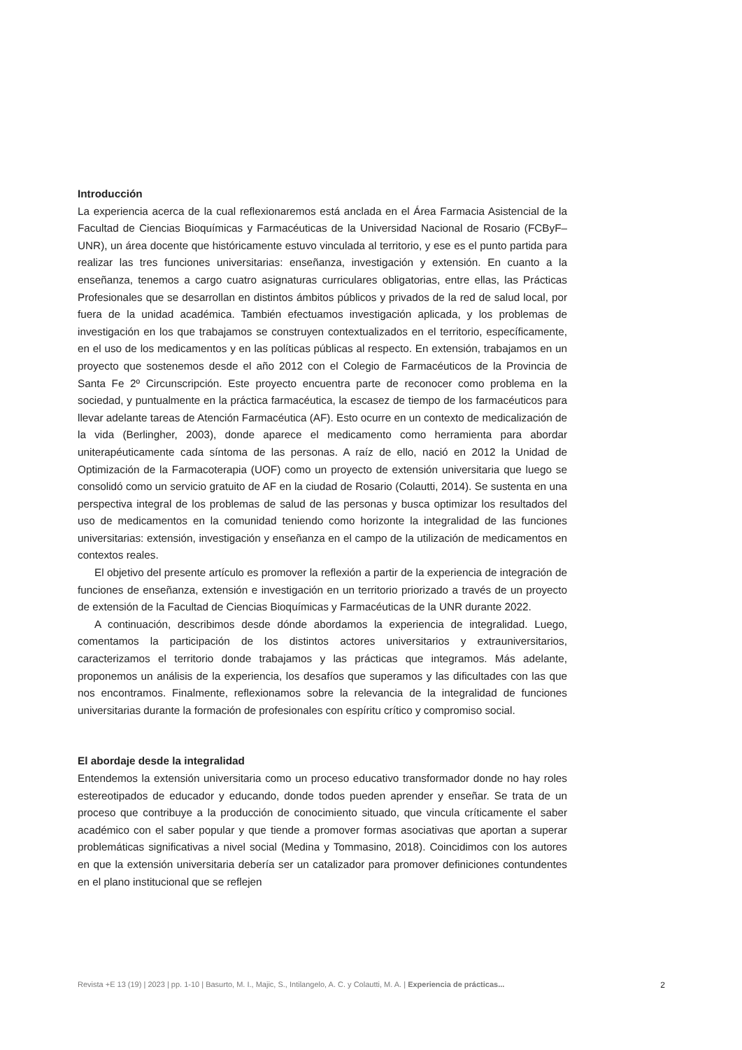Introducción
La experiencia acerca de la cual reflexionaremos está anclada en el Área Farmacia Asistencial de la Facultad de Ciencias Bioquímicas y Farmacéuticas de la Universidad Nacional de Rosario (FCByF–UNR), un área docente que históricamente estuvo vinculada al territorio, y ese es el punto partida para realizar las tres funciones universitarias: enseñanza, investigación y extensión. En cuanto a la enseñanza, tenemos a cargo cuatro asignaturas curriculares obligatorias, entre ellas, las Prácticas Profesionales que se desarrollan en distintos ámbitos públicos y privados de la red de salud local, por fuera de la unidad académica. También efectuamos investigación aplicada, y los problemas de investigación en los que trabajamos se construyen contextualizados en el territorio, específicamente, en el uso de los medicamentos y en las políticas públicas al respecto. En extensión, trabajamos en un proyecto que sostenemos desde el año 2012 con el Colegio de Farmacéuticos de la Provincia de Santa Fe 2º Circunscripción. Este proyecto encuentra parte de reconocer como problema en la sociedad, y puntualmente en la práctica farmacéutica, la escasez de tiempo de los farmacéuticos para llevar adelante tareas de Atención Farmacéutica (AF). Esto ocurre en un contexto de medicalización de la vida (Berlingher, 2003), donde aparece el medicamento como herramienta para abordar uniterapéuticamente cada síntoma de las personas. A raíz de ello, nació en 2012 la Unidad de Optimización de la Farmacoterapia (UOF) como un proyecto de extensión universitaria que luego se consolidó como un servicio gratuito de AF en la ciudad de Rosario (Colautti, 2014). Se sustenta en una perspectiva integral de los problemas de salud de las personas y busca optimizar los resultados del uso de medicamentos en la comunidad teniendo como horizonte la integralidad de las funciones universitarias: extensión, investigación y enseñanza en el campo de la utilización de medicamentos en contextos reales.
El objetivo del presente artículo es promover la reflexión a partir de la experiencia de integración de funciones de enseñanza, extensión e investigación en un territorio priorizado a través de un proyecto de extensión de la Facultad de Ciencias Bioquímicas y Farmacéuticas de la UNR durante 2022.
A continuación, describimos desde dónde abordamos la experiencia de integralidad. Luego, comentamos la participación de los distintos actores universitarios y extrauniversitarios, caracterizamos el territorio donde trabajamos y las prácticas que integramos. Más adelante, proponemos un análisis de la experiencia, los desafíos que superamos y las dificultades con las que nos encontramos. Finalmente, reflexionamos sobre la relevancia de la integralidad de funciones universitarias durante la formación de profesionales con espíritu crítico y compromiso social.
El abordaje desde la integralidad
Entendemos la extensión universitaria como un proceso educativo transformador donde no hay roles estereotipados de educador y educando, donde todos pueden aprender y enseñar. Se trata de un proceso que contribuye a la producción de conocimiento situado, que vincula críticamente el saber académico con el saber popular y que tiende a promover formas asociativas que aportan a superar problemáticas significativas a nivel social (Medina y Tommasino, 2018). Coincidimos con los autores en que la extensión universitaria debería ser un catalizador para promover definiciones contundentes en el plano institucional que se reflejen
Revista +E 13 (19) | 2023 | pp. 1-10 | Basurto, M. I., Majic, S., Intilangelo, A. C. y Colautti, M. A. | Experiencia de prácticas... 2